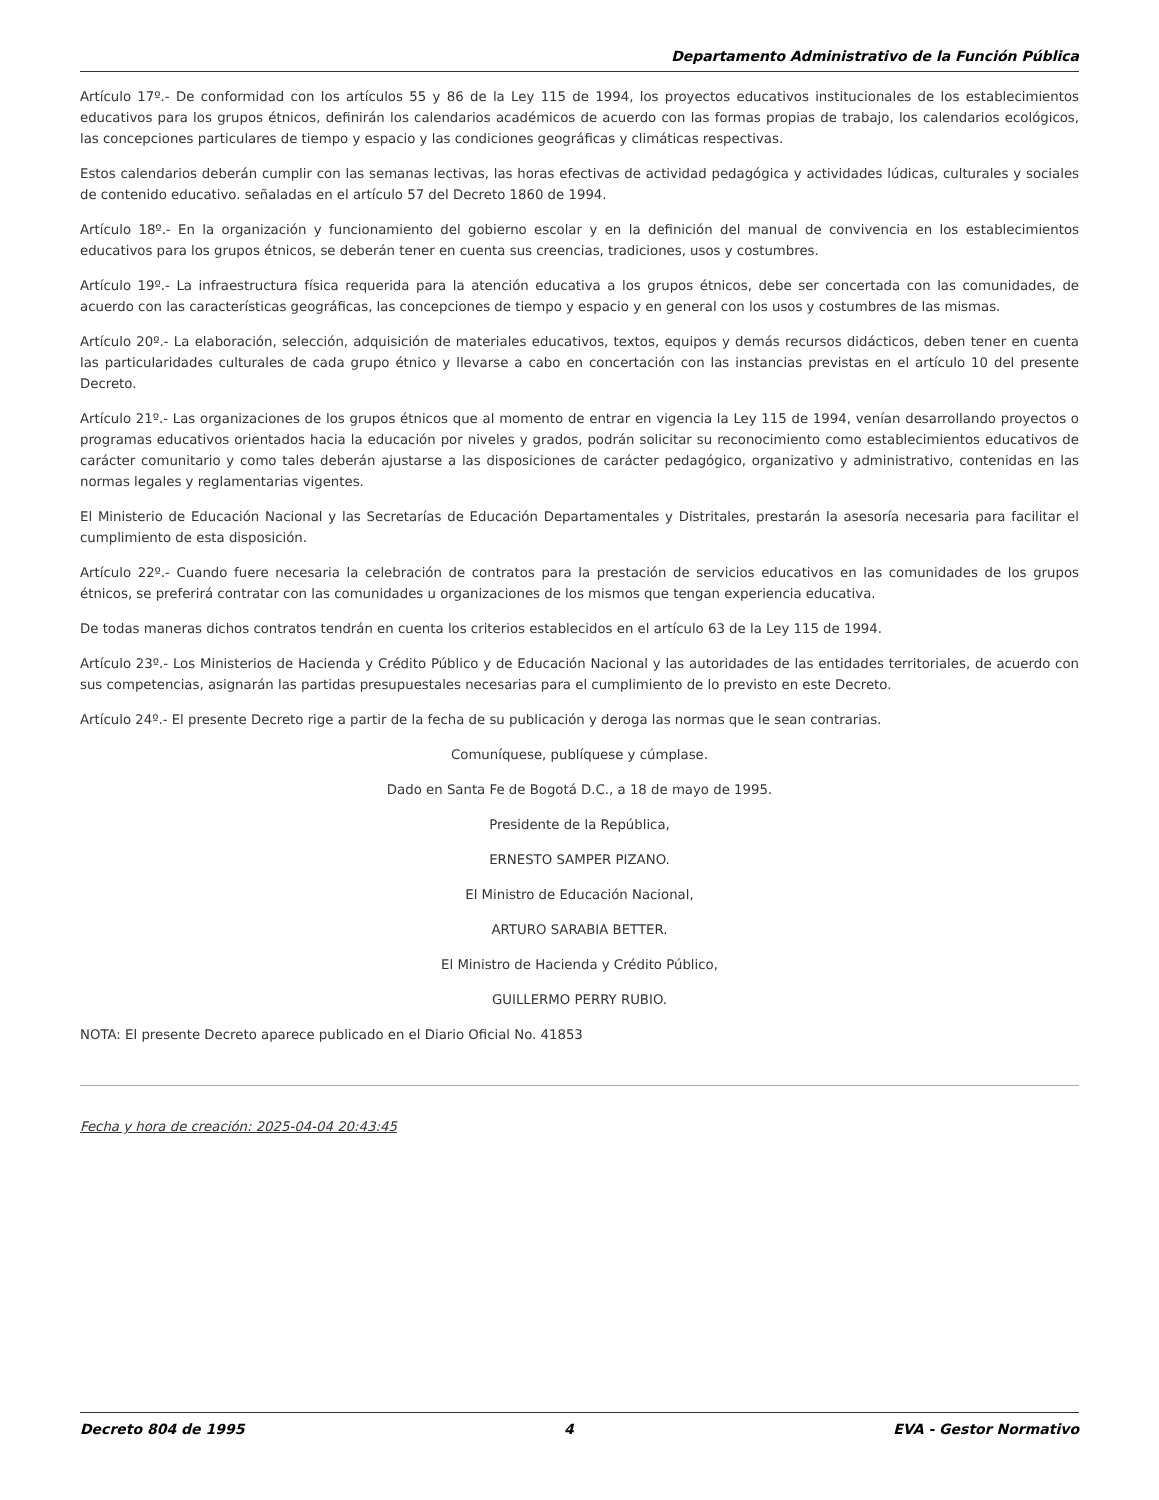Departamento Administrativo de la Función Pública
Artículo 17º.- De conformidad con los artículos 55 y 86 de la Ley 115 de 1994, los proyectos educativos institucionales de los establecimientos educativos para los grupos étnicos, definirán los calendarios académicos de acuerdo con las formas propias de trabajo, los calendarios ecológicos, las concepciones particulares de tiempo y espacio y las condiciones geográficas y climáticas respectivas.
Estos calendarios deberán cumplir con las semanas lectivas, las horas efectivas de actividad pedagógica y actividades lúdicas, culturales y sociales de contenido educativo. señaladas en el artículo 57 del Decreto 1860 de 1994.
Artículo 18º.- En la organización y funcionamiento del gobierno escolar y en la definición del manual de convivencia en los establecimientos educativos para los grupos étnicos, se deberán tener en cuenta sus creencias, tradiciones, usos y costumbres.
Artículo 19º.- La infraestructura física requerida para la atención educativa a los grupos étnicos, debe ser concertada con las comunidades, de acuerdo con las características geográficas, las concepciones de tiempo y espacio y en general con los usos y costumbres de las mismas.
Artículo 20º.- La elaboración, selección, adquisición de materiales educativos, textos, equipos y demás recursos didácticos, deben tener en cuenta las particularidades culturales de cada grupo étnico y llevarse a cabo en concertación con las instancias previstas en el artículo 10 del presente Decreto.
Artículo 21º.- Las organizaciones de los grupos étnicos que al momento de entrar en vigencia la Ley 115 de 1994, venían desarrollando proyectos o programas educativos orientados hacia la educación por niveles y grados, podrán solicitar su reconocimiento como establecimientos educativos de carácter comunitario y como tales deberán ajustarse a las disposiciones de carácter pedagógico, organizativo y administrativo, contenidas en las normas legales y reglamentarias vigentes.
El Ministerio de Educación Nacional y las Secretarías de Educación Departamentales y Distritales, prestarán la asesoría necesaria para facilitar el cumplimiento de esta disposición.
Artículo 22º.- Cuando fuere necesaria la celebración de contratos para la prestación de servicios educativos en las comunidades de los grupos étnicos, se preferirá contratar con las comunidades u organizaciones de los mismos que tengan experiencia educativa.
De todas maneras dichos contratos tendrán en cuenta los criterios establecidos en el artículo 63 de la Ley 115 de 1994.
Artículo 23º.- Los Ministerios de Hacienda y Crédito Público y de Educación Nacional y las autoridades de las entidades territoriales, de acuerdo con sus competencias, asignarán las partidas presupuestales necesarias para el cumplimiento de lo previsto en este Decreto.
Artículo 24º.- El presente Decreto rige a partir de la fecha de su publicación y deroga las normas que le sean contrarias.
Comuníquese, publíquese y cúmplase.
Dado en Santa Fe de Bogotá D.C., a 18 de mayo de 1995.
Presidente de la República,
ERNESTO SAMPER PIZANO.
El Ministro de Educación Nacional,
ARTURO SARABIA BETTER.
El Ministro de Hacienda y Crédito Público,
GUILLERMO PERRY RUBIO.
NOTA: El presente Decreto aparece publicado en el Diario Oficial No. 41853
Fecha y hora de creación: 2025-04-04 20:43:45
Decreto 804 de 1995 4 EVA - Gestor Normativo